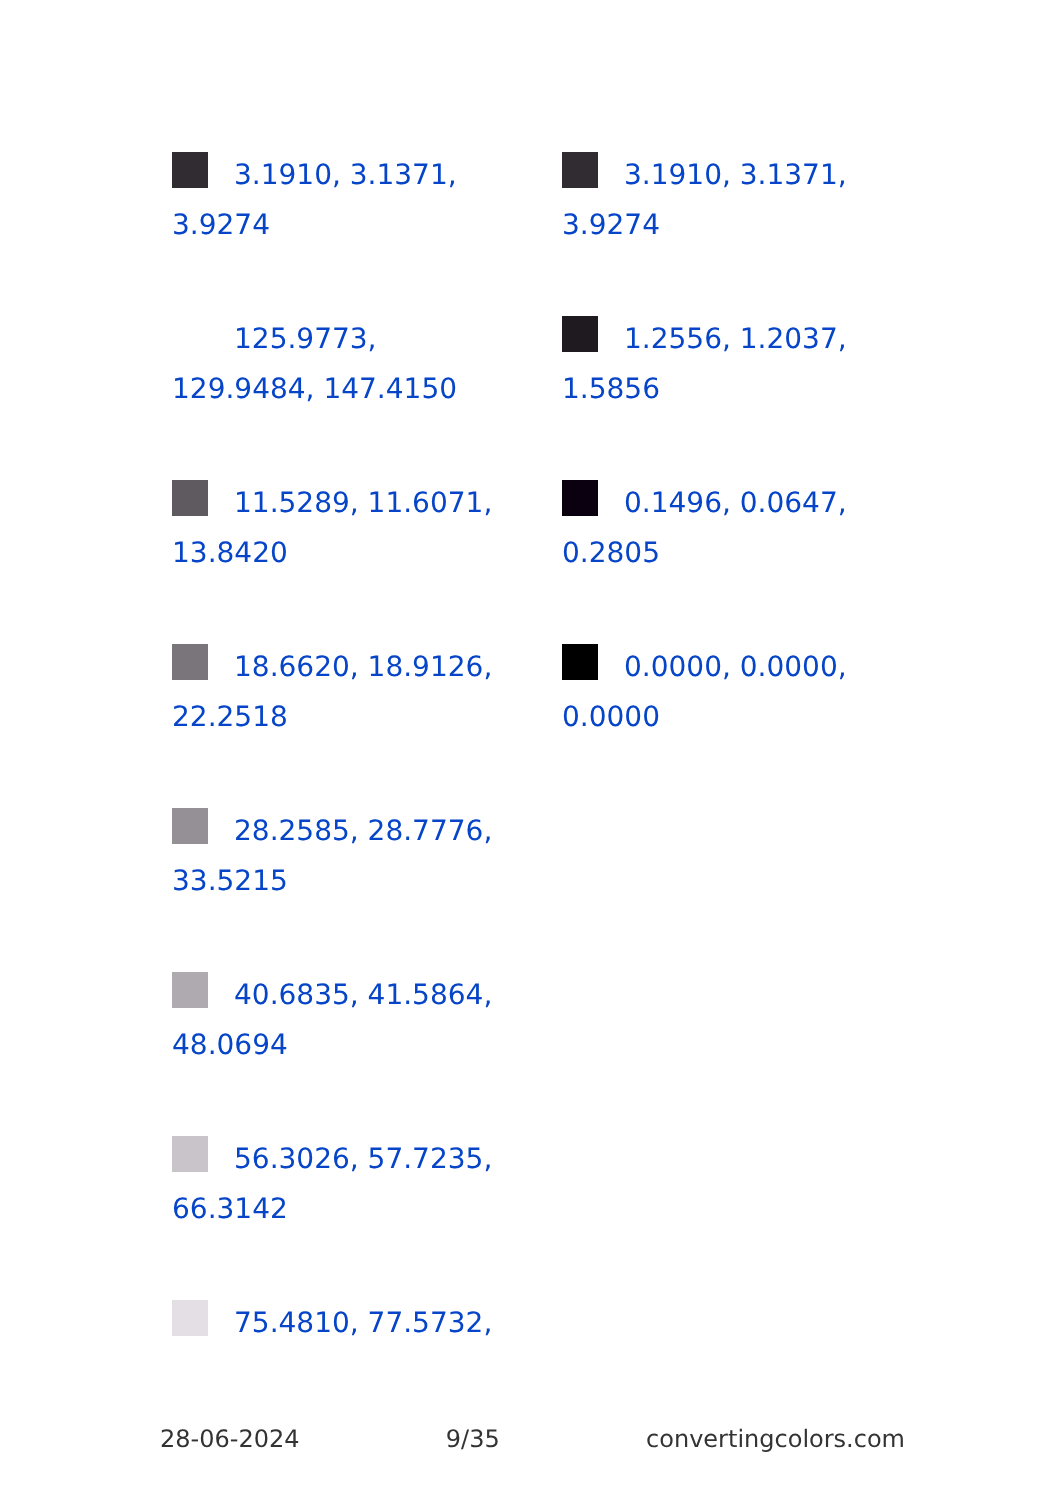3.1910, 3.1371, 3.9274
125.9773, 129.9484, 147.4150
11.5289, 11.6071, 13.8420
18.6620, 18.9126, 22.2518
28.2585, 28.7776, 33.5215
40.6835, 41.5864, 48.0694
56.3026, 57.7235, 66.3142
75.4810, 77.5732,
3.1910, 3.1371, 3.9274
1.2556, 1.2037, 1.5856
0.1496, 0.0647, 0.2805
0.0000, 0.0000, 0.0000
28-06-2024 9/35 convertingcolors.com